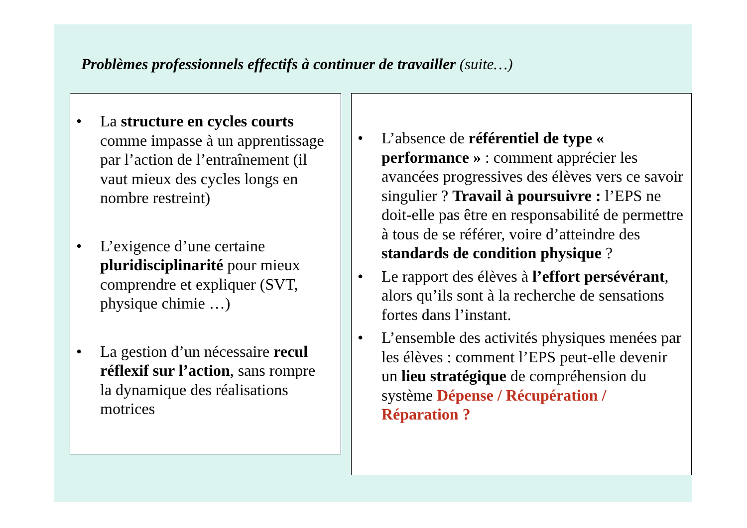Problèmes professionnels effectifs à continuer de travailler (suite…)
• La structure en cycles courts comme impasse à un apprentissage par l’action de l’entraînement (il vaut mieux des cycles longs en nombre restreint)
• L’exigence d’une certaine pluridisciplinarité pour mieux comprendre et expliquer (SVT, physique chimie …)
• La gestion d’un nécessaire recul réflexif sur l’action, sans rompre la dynamique des réalisations motrices
• L’absence de référentiel de type « performance » : comment apprécier les avancées progressives des élèves vers ce savoir singulier ? Travail à poursuivre : l’EPS ne doit-elle pas être en responsabilité de permettre à tous de se référer, voire d’atteindre des standards de condition physique ?
• Le rapport des élèves à l’effort persévérant, alors qu’ils sont à la recherche de sensations fortes dans l’instant.
• L’ensemble des activités physiques menées par les élèves : comment l’EPS peut-elle devenir un lieu stratégique de compréhension du système Dépense / Récupération / Réparation ?